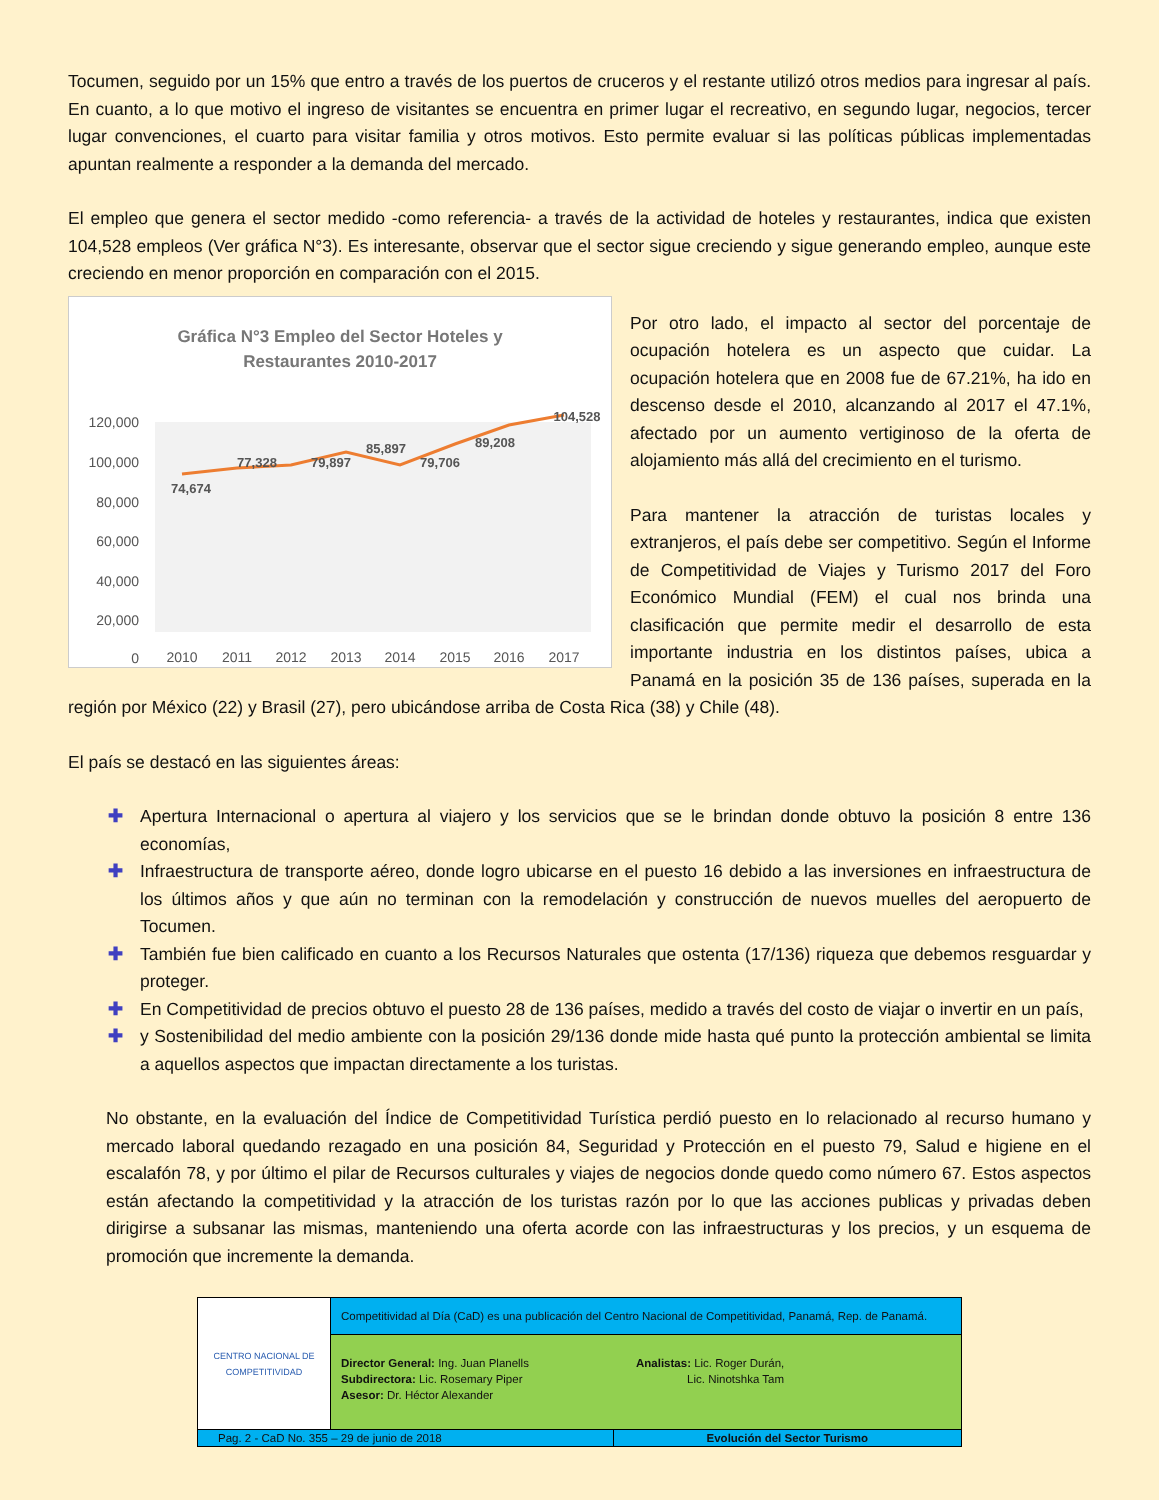Tocumen, seguido por un 15% que entro a través de los puertos de cruceros y el restante utilizó otros medios para ingresar al país. En cuanto, a lo que motivo el ingreso de visitantes se encuentra en primer lugar el recreativo, en segundo lugar, negocios, tercer lugar convenciones, el cuarto para visitar familia y otros motivos. Esto permite evaluar si las políticas públicas implementadas apuntan realmente a responder a la demanda del mercado.
El empleo que genera el sector medido -como referencia- a través de la actividad de hoteles y restaurantes, indica que existen 104,528 empleos (Ver gráfica N°3). Es interesante, observar que el sector sigue creciendo y sigue generando empleo, aunque este creciendo en menor proporción en comparación con el 2015.
Gráfica N°3 Empleo del Sector Hoteles y
Restaurantes 2010-2017
120,000
100,000
80,000
60,000
40,000
20,000
0
2010
2011
2012
2013
2014
2015
2016
2017
74,674
77,328
79,897
85,897
79,706
89,208
104,528
Por otro lado, el impacto al sector del porcentaje de ocupación hotelera es un aspecto que cuidar. La ocupación hotelera que en 2008 fue de 67.21%, ha ido en descenso desde el 2010, alcanzando al 2017 el 47.1%, afectado por un aumento vertiginoso de la oferta de alojamiento más allá del crecimiento en el turismo.
Para mantener la atracción de turistas locales y extranjeros, el país debe ser competitivo. Según el Informe de Competitividad de Viajes y Turismo 2017 del Foro Económico Mundial (FEM) el cual nos brinda una clasificación que permite medir el desarrollo de esta importante industria en los distintos países, ubica a Panamá en la posición 35 de 136 países, superada en la región por México (22) y Brasil (27), pero ubicándose arriba de Costa Rica (38) y Chile (48).
El país se destacó en las siguientes áreas:
✚ Apertura Internacional o apertura al viajero y los servicios que se le brindan donde obtuvo la posición 8 entre 136 economías,
✚ Infraestructura de transporte aéreo, donde logro ubicarse en el puesto 16 debido a las inversiones en infraestructura de los últimos años y que aún no terminan con la remodelación y construcción de nuevos muelles del aeropuerto de Tocumen.
✚ También fue bien calificado en cuanto a los Recursos Naturales que ostenta (17/136) riqueza que debemos resguardar y proteger.
✚ En Competitividad de precios obtuvo el puesto 28 de 136 países, medido a través del costo de viajar o invertir en un país,
✚ y Sostenibilidad del medio ambiente con la posición 29/136 donde mide hasta qué punto la protección ambiental se limita a aquellos aspectos que impactan directamente a los turistas.
No obstante, en la evaluación del Índice de Competitividad Turística perdió puesto en lo relacionado al recurso humano y mercado laboral quedando rezagado en una posición 84, Seguridad y Protección en el puesto 79, Salud e higiene en el escalafón 78, y por último el pilar de Recursos culturales y viajes de negocios donde quedo como número 67. Estos aspectos están afectando la competitividad y la atracción de los turistas razón por lo que las acciones publicas y privadas deben dirigirse a subsanar las mismas, manteniendo una oferta acorde con las infraestructuras y los precios, y un esquema de promoción que incremente la demanda.
| CENTRO NACIONAL DE COMPETITIVIDAD | Competitividad al Día (CaD) es una publicación del Centro Nacional de Competitividad, Panamá, Rep. de Panamá. | |
| | Director General: Ing. Juan Planells Subdirectora: Lic. Rosemary Piper Asesor: Dr. Héctor Alexander Analistas: Lic. Roger Durán, Lic. Ninotshka Tam | |
| Pag. 2 - CaD No. 355 – 29 de junio de 2018 | | Evolución del Sector Turismo |